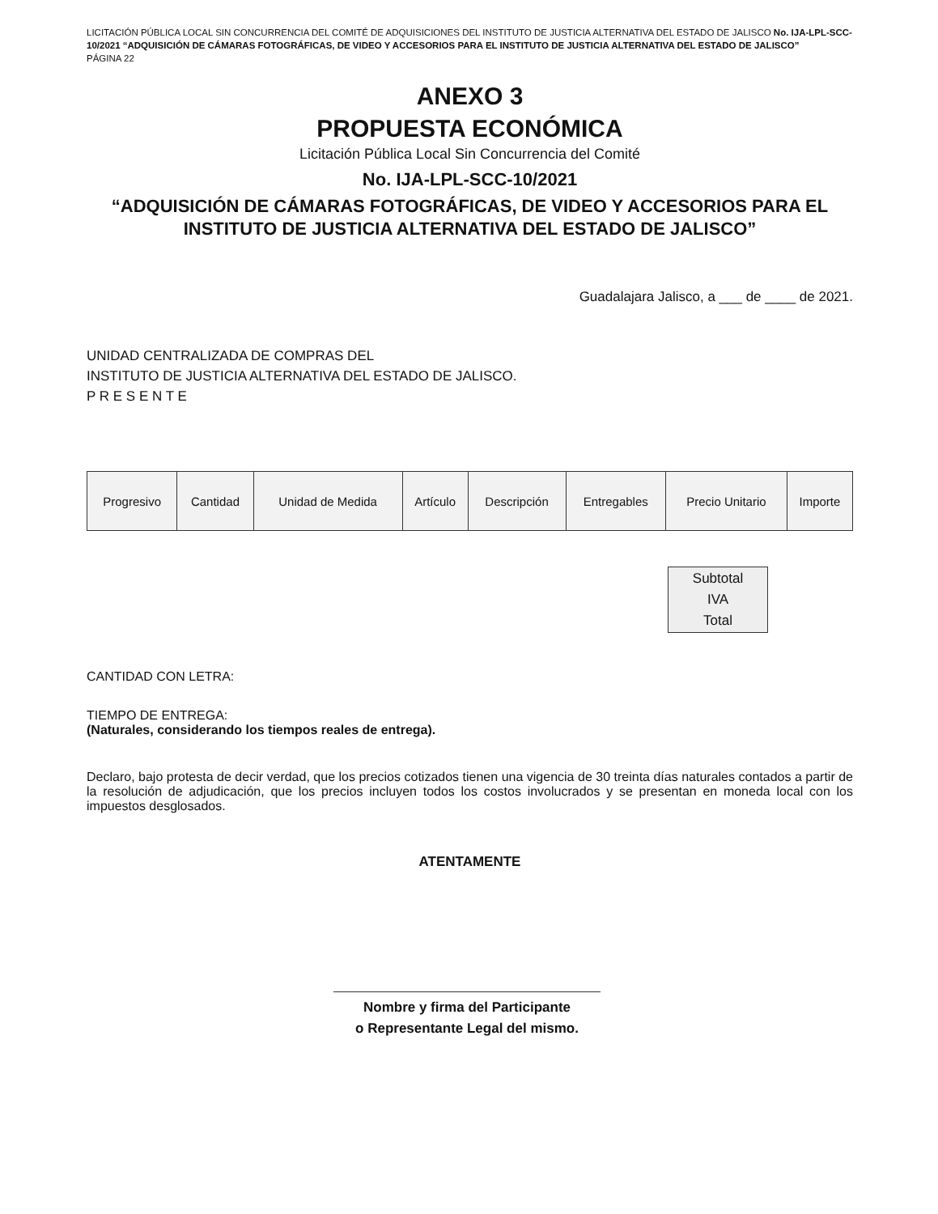LICITACIÓN PÚBLICA LOCAL SIN CONCURRENCIA DEL COMITÉ DE ADQUISICIONES DEL INSTITUTO DE JUSTICIA ALTERNATIVA DEL ESTADO DE JALISCO No. IJA-LPL-SCC-10/2021 “ADQUISICIÓN DE CÁMARAS FOTOGRÁFICAS, DE VIDEO Y ACCESORIOS PARA EL INSTITUTO DE JUSTICIA ALTERNATIVA DEL ESTADO DE JALISCO”
PÁGINA 22
ANEXO 3
PROPUESTA ECONÓMICA
Licitación Pública Local Sin Concurrencia del Comité
No. IJA-LPL-SCC-10/2021
“ADQUISICIÓN DE CÁMARAS FOTOGRÁFICAS, DE VIDEO Y ACCESORIOS PARA EL INSTITUTO DE JUSTICIA ALTERNATIVA DEL ESTADO DE JALISCO”
Guadalajara Jalisco, a ___ de ____ de 2021.
UNIDAD CENTRALIZADA DE COMPRAS DEL
INSTITUTO DE JUSTICIA ALTERNATIVA DEL ESTADO DE JALISCO.
P R E S E N T E
| Progresivo | Cantidad | Unidad de Medida | Artículo | Descripción | Entregables | Precio Unitario | Importe |
| --- | --- | --- | --- | --- | --- | --- | --- |
| Subtotal |
| IVA |
| Total |
CANTIDAD CON LETRA:
TIEMPO DE ENTREGA:
(Naturales, considerando los tiempos reales de entrega).
Declaro, bajo protesta de decir verdad, que los precios cotizados tienen una vigencia de 30 treinta días naturales contados a partir de la resolución de adjudicación, que los precios incluyen todos los costos involucrados y se presentan en moneda local con los impuestos desglosados.
ATENTAMENTE
Nombre y firma del Participante
o Representante Legal del mismo.